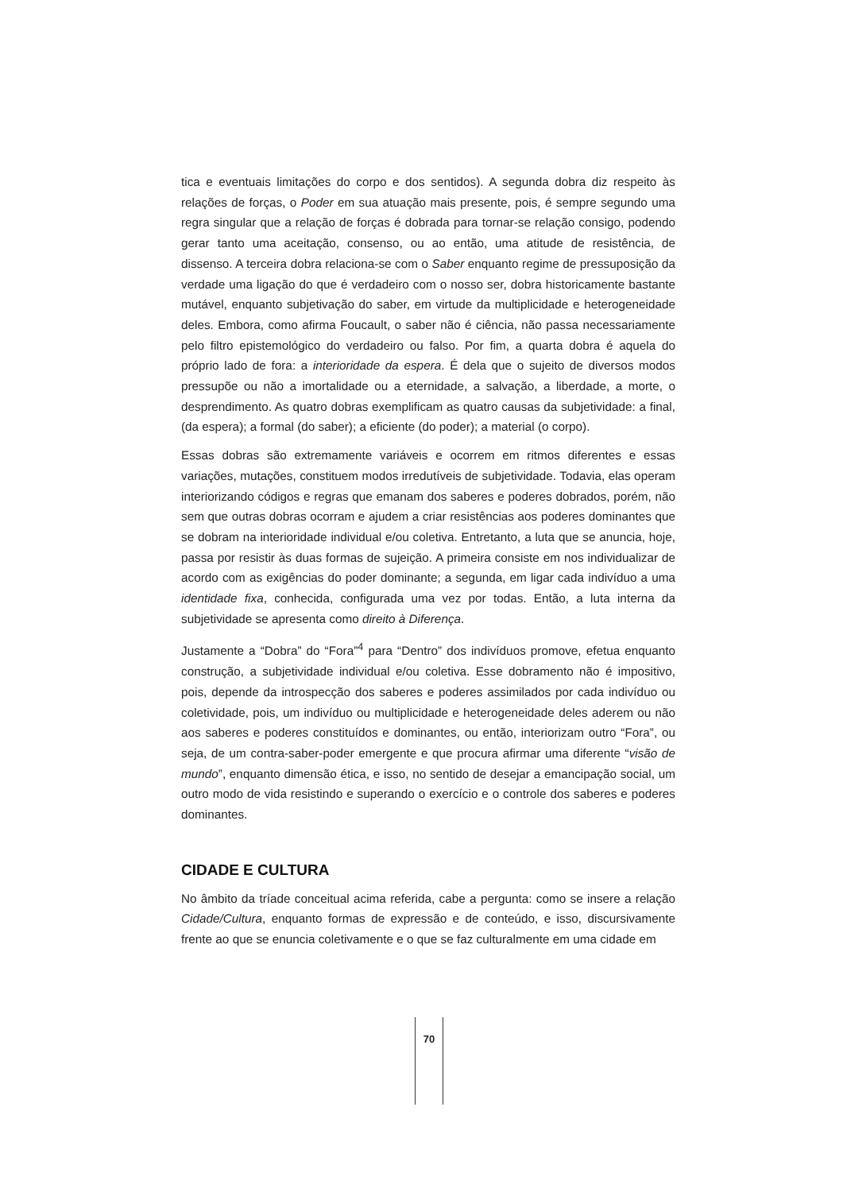tica e eventuais limitações do corpo e dos sentidos). A segunda dobra diz respeito às relações de forças, o Poder em sua atuação mais presente, pois, é sempre segundo uma regra singular que a relação de forças é dobrada para tornar-se relação consigo, podendo gerar tanto uma aceitação, consenso, ou ao então, uma atitude de resistência, de dissenso. A terceira dobra relaciona-se com o Saber enquanto regime de pressuposição da verdade uma ligação do que é verdadeiro com o nosso ser, dobra historicamente bastante mutável, enquanto subjetivação do saber, em virtude da multiplicidade e heterogeneidade deles. Embora, como afirma Foucault, o saber não é ciência, não passa necessariamente pelo filtro epistemológico do verdadeiro ou falso. Por fim, a quarta dobra é aquela do próprio lado de fora: a interioridade da espera. É dela que o sujeito de diversos modos pressupõe ou não a imortalidade ou a eternidade, a salvação, a liberdade, a morte, o desprendimento. As quatro dobras exemplificam as quatro causas da subjetividade: a final, (da espera); a formal (do saber); a eficiente (do poder); a material (o corpo).
Essas dobras são extremamente variáveis e ocorrem em ritmos diferentes e essas variações, mutações, constituem modos irredutíveis de subjetividade. Todavia, elas operam interiorizando códigos e regras que emanam dos saberes e poderes dobrados, porém, não sem que outras dobras ocorram e ajudem a criar resistências aos poderes dominantes que se dobram na interioridade individual e/ou coletiva. Entretanto, a luta que se anuncia, hoje, passa por resistir às duas formas de sujeição. A primeira consiste em nos individualizar de acordo com as exigências do poder dominante; a segunda, em ligar cada indivíduo a uma identidade fixa, conhecida, configurada uma vez por todas. Então, a luta interna da subjetividade se apresenta como direito à Diferença.
Justamente a “Dobra” do “Fora”<sup>4</sup> para “Dentro” dos indivíduos promove, efetua enquanto construção, a subjetividade individual e/ou coletiva. Esse dobramento não é impositivo, pois, depende da introspecção dos saberes e poderes assimilados por cada indivíduo ou coletividade, pois, um indivíduo ou multiplicidade e heterogeneidade deles aderem ou não aos saberes e poderes constituídos e dominantes, ou então, interiorizam outro “Fora”, ou seja, de um contra-saber-poder emergente e que procura afirmar uma diferente “visão de mundo”, enquanto dimensão ética, e isso, no sentido de desejar a emancipação social, um outro modo de vida resistindo e superando o exercício e o controle dos saberes e poderes dominantes.
CIDADE E CULTURA
No âmbito da tríade conceitual acima referida, cabe a pergunta: como se insere a relação Cidade/Cultura, enquanto formas de expressão e de conteúdo, e isso, discursivamente frente ao que se enuncia coletivamente e o que se faz culturalmente em uma cidade em
70